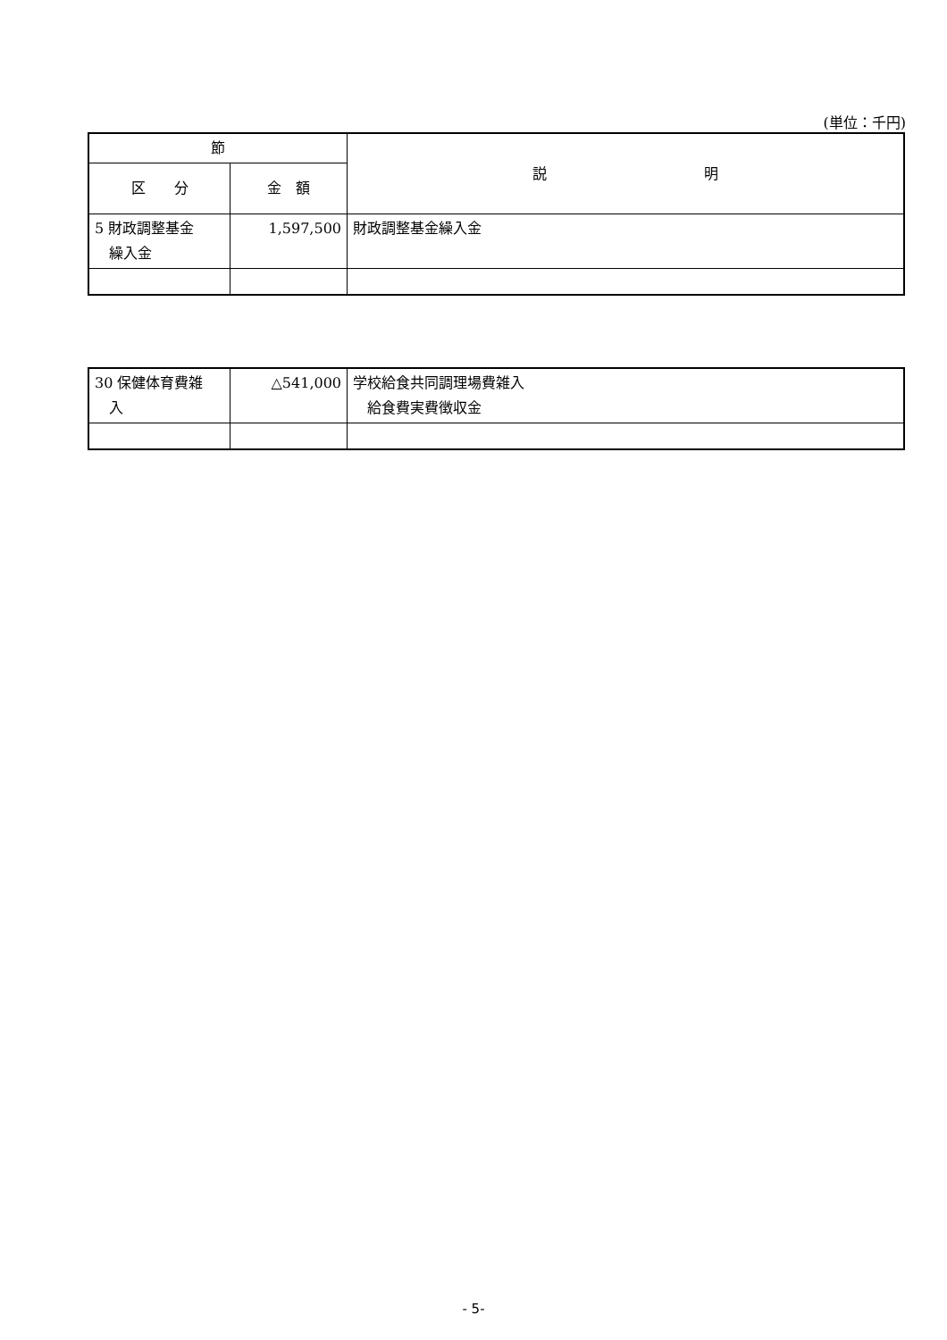(単位：千円)
| 節 | | 説 明 |
| --- | --- | --- |
| 区 分 | 金 額 | |
| 5 財政調整基金 繰入金 | 1,597,500 | 財政調整基金繰入金 |
| 30 保健体育費雑 入 | △541,000 | 学校給食共同調理場費雑入 給食費実費徴収金 |
- 5-